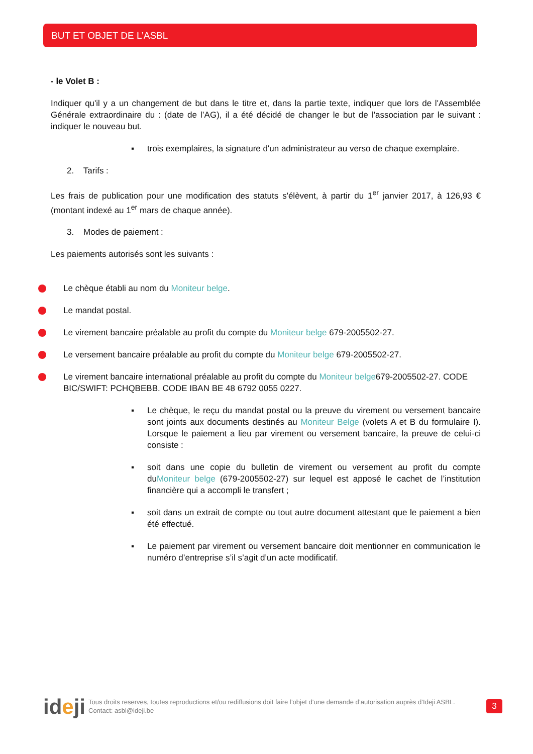BUT ET OBJET DE L’ASBL
- le Volet B :
Indiquer qu'il y a un changement de but dans le titre et, dans la partie texte, indiquer que lors de l'Assemblée Générale extraordinaire du : (date de l’AG), il a été décidé de changer le but de l'association par le suivant : indiquer le nouveau but.
▪ trois exemplaires, la signature d'un administrateur au verso de chaque exemplaire.
2. Tarifs :
Les frais de publication pour une modification des statuts s'élèvent, à partir du 1<sup>er</sup> janvier 2017, à 126,93 € (montant indexé au 1<sup>er</sup> mars de chaque année).
3. Modes de paiement :
Les paiements autorisés sont les suivants :
Le chèque établi au nom du Moniteur belge.
Le mandat postal.
Le virement bancaire préalable au profit du compte du Moniteur belge 679-2005502-27.
Le versement bancaire préalable au profit du compte du Moniteur belge 679-2005502-27.
Le virement bancaire international préalable au profit du compte du Moniteur belge679-2005502-27. CODE BIC/SWIFT: PCHQBEBB. CODE IBAN BE 48 6792 0055 0227.
▪ Le chèque, le reçu du mandat postal ou la preuve du virement ou versement bancaire sont joints aux documents destinés au Moniteur Belge (volets A et B du formulaire I). Lorsque le paiement a lieu par virement ou versement bancaire, la preuve de celui-ci consiste :
▪ soit dans une copie du bulletin de virement ou versement au profit du compte duMoniteur belge (679-2005502-27) sur lequel est apposé le cachet de l’institution financière qui a accompli le transfert ;
▪ soit dans un extrait de compte ou tout autre document attestant que le paiement a bien été effectué.
▪ Le paiement par virement ou versement bancaire doit mentionner en communication le numéro d’entreprise s’il s’agit d’un acte modificatif.
ideji
Tous droits reserves, toutes reproductions et/ou rediffusions doit faire l’objet d’une demande d’autorisation auprès d’Ideji ASBL.
Contact: asbl@ideji.be
3